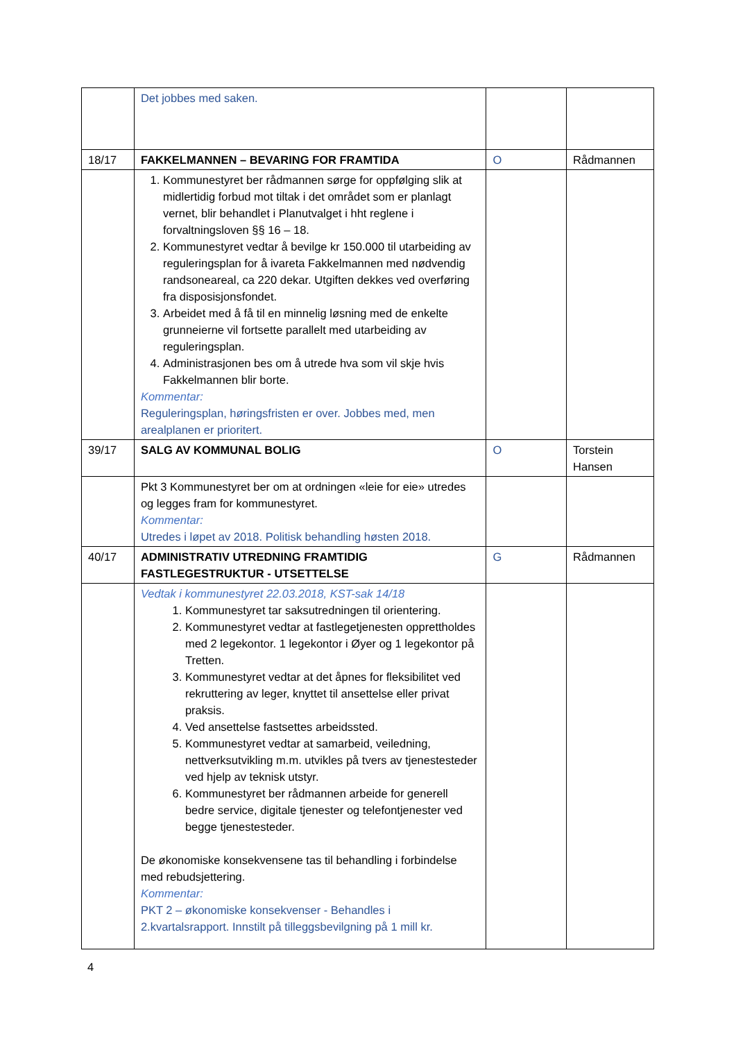| | Det jobbes med saken. | | |
| 18/17 | FAKKELMANNEN – BEVARING FOR FRAMTIDA | O | Rådmannen |
| | 1. Kommunestyret ber rådmannen sørge for oppfølging slik at midlertidig forbud mot tiltak i det området som er planlagt vernet, blir behandlet i Planutvalget i hht reglene i forvaltningsloven §§ 16 – 18. 2. Kommunestyret vedtar å bevilge kr 150.000 til utarbeiding av reguleringsplan for å ivareta Fakkelmannen med nødvendig randsoneareal, ca 220 dekar. Utgiften dekkes ved overføring fra disposisjonsfondet. 3. Arbeidet med å få til en minnelig løsning med de enkelte grunneierne vil fortsette parallelt med utarbeiding av reguleringsplan. 4. Administrasjonen bes om å utrede hva som vil skje hvis Fakkelmannen blir borte. Kommentar: Reguleringsplan, høringsfristen er over. Jobbes med, men arealplanen er prioritert. | | |
| 39/17 | SALG AV KOMMUNAL BOLIG | O | Torstein Hansen |
| | Pkt 3 Kommunestyret ber om at ordningen «leie for eie» utredes og legges fram for kommunestyret. Kommentar: Utredes i løpet av 2018. Politisk behandling høsten 2018. | | |
| 40/17 | ADMINISTRATIV UTREDNING FRAMTIDIG FASTLEGESTRUKTUR - UTSETTELSE | G | Rådmannen |
| | Vedtak i kommunestyret 22.03.2018, KST-sak 14/18 1. Kommunestyret tar saksutredningen til orientering. 2. Kommunestyret vedtar at fastlegetjenesten opprettholdes med 2 legekontor. 1 legekontor i Øyer og 1 legekontor på Tretten. 3. Kommunestyret vedtar at det åpnes for fleksibilitet ved rekruttering av leger, knyttet til ansettelse eller privat praksis. 4. Ved ansettelse fastsettes arbeidssted. 5. Kommunestyret vedtar at samarbeid, veiledning, nettverksutvikling m.m. utvikles på tvers av tjenestesteder ved hjelp av teknisk utstyr. 6. Kommunestyret ber rådmannen arbeide for generell bedre service, digitale tjenester og telefontjenester ved begge tjenestesteder. De økonomiske konsekvensene tas til behandling i forbindelse med rebudsjettering. Kommentar: PKT 2 – økonomiske konsekvenser - Behandles i 2.kvartalsrapport. Innstilt på tilleggsbevilgning på 1 mill kr. | | |
4